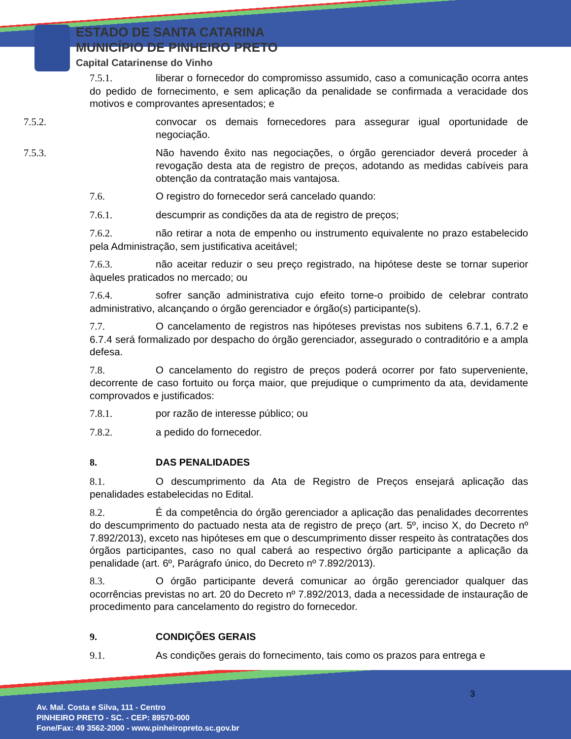ESTADO DE SANTA CATARINA
MUNICÍPIO DE PINHEIRO PRETO
Capital Catarinense do Vinho
7.5.1. liberar o fornecedor do compromisso assumido, caso a comunicação ocorra antes do pedido de fornecimento, e sem aplicação da penalidade se confirmada a veracidade dos motivos e comprovantes apresentados; e
7.5.2. convocar os demais fornecedores para assegurar igual oportunidade de negociação.
7.5.3. Não havendo êxito nas negociações, o órgão gerenciador deverá proceder à revogação desta ata de registro de preços, adotando as medidas cabíveis para obtenção da contratação mais vantajosa.
7.6. O registro do fornecedor será cancelado quando:
7.6.1. descumprir as condições da ata de registro de preços;
7.6.2. não retirar a nota de empenho ou instrumento equivalente no prazo estabelecido pela Administração, sem justificativa aceitável;
7.6.3. não aceitar reduzir o seu preço registrado, na hipótese deste se tornar superior àqueles praticados no mercado; ou
7.6.4. sofrer sanção administrativa cujo efeito torne-o proibido de celebrar contrato administrativo, alcançando o órgão gerenciador e órgão(s) participante(s).
7.7. O cancelamento de registros nas hipóteses previstas nos subitens 6.7.1, 6.7.2 e 6.7.4 será formalizado por despacho do órgão gerenciador, assegurado o contraditório e a ampla defesa.
7.8. O cancelamento do registro de preços poderá ocorrer por fato superveniente, decorrente de caso fortuito ou força maior, que prejudique o cumprimento da ata, devidamente comprovados e justificados:
7.8.1. por razão de interesse público; ou
7.8.2. a pedido do fornecedor.
8. DAS PENALIDADES
8.1. O descumprimento da Ata de Registro de Preços ensejará aplicação das penalidades estabelecidas no Edital.
8.2. É da competência do órgão gerenciador a aplicação das penalidades decorrentes do descumprimento do pactuado nesta ata de registro de preço (art. 5º, inciso X, do Decreto nº 7.892/2013), exceto nas hipóteses em que o descumprimento disser respeito às contratações dos órgãos participantes, caso no qual caberá ao respectivo órgão participante a aplicação da penalidade (art. 6º, Parágrafo único, do Decreto nº 7.892/2013).
8.3. O órgão participante deverá comunicar ao órgão gerenciador qualquer das ocorrências previstas no art. 20 do Decreto nº 7.892/2013, dada a necessidade de instauração de procedimento para cancelamento do registro do fornecedor.
9. CONDIÇÕES GERAIS
9.1. As condições gerais do fornecimento, tais como os prazos para entrega e
3
Av. Mal. Costa e Silva, 111 - Centro
PINHEIRO PRETO - SC. - CEP: 89570-000
Fone/Fax: 49 3562-2000 - www.pinheiropreto.sc.gov.br